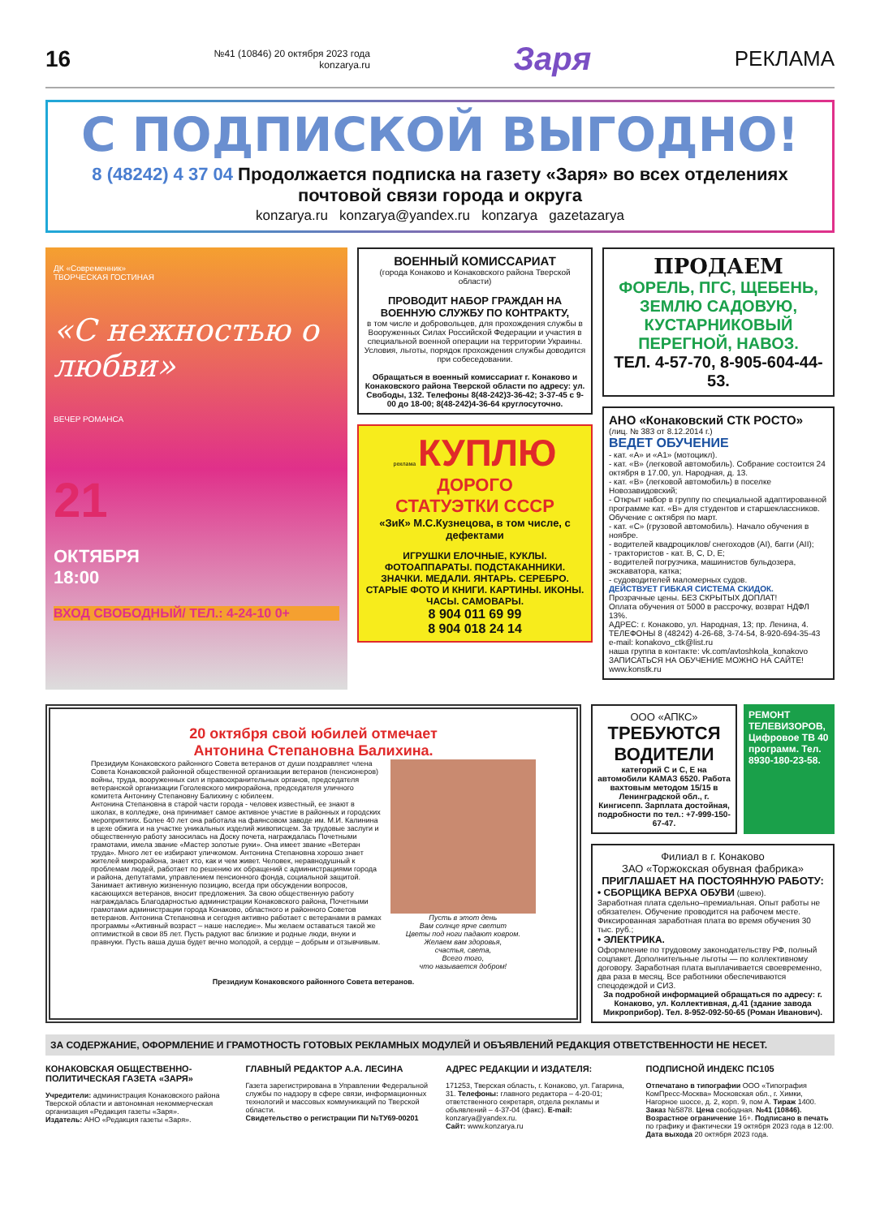16 №41 (10846) 20 октября 2023 года
konzarya.ru Заря РЕКЛАМА
С ПОДПИСКОЙ ВЫГОДНО!
8 (48242) 4 37 04 Продолжается подписка на газету «Заря» во всех отделениях почтовой связи города и округа
konzarya.ru konzarya@yandex.ru konzarya gazetazarya
ДК «Современник»
ТВОРЧЕСКАЯ ГОСТИНАЯ
«С нежностью о любви»
ВЕЧЕР РОМАНСА
21
ОКТЯБРЯ
18:00
ВХОД СВОБОДНЫЙ/ ТЕЛ.: 4-24-10 0+
ВОЕННЫЙ КОМИССАРИАТ
(города Конаково и Конаковского района Тверской области)
ПРОВОДИТ НАБОР ГРАЖДАН НА ВОЕННУЮ СЛУЖБУ ПО КОНТРАКТУ,
в том числе и добровольцев, для прохождения службы в Вооруженных Силах Российской Федерации и участия в специальной военной операции на территории Украины. Условия, льготы, порядок прохождения службы доводится при собеседовании.
Обращаться в военный комиссариат г. Конаково и Конаковского района Тверской области по адресу: ул. Свободы, 132. Телефоны 8(48-242)3-36-42; 3-37-45 с 9-00 до 18-00; 8(48-242)4-36-64 круглосуточно.
реклама КУПЛЮ
ДОРОГО
СТАТУЭТКИ СССР
«ЗиК» М.С.Кузнецова, в том числе, с дефектами
ИГРУШКИ ЕЛОЧНЫЕ, КУКЛЫ. ФОТОАППАРАТЫ. ПОДСТАКАННИКИ. ЗНАЧКИ. МЕДАЛИ. ЯНТАРЬ. СЕРЕБРО. СТАРЫЕ ФОТО И КНИГИ. КАРТИНЫ. ИКОНЫ. ЧАСЫ. САМОВАРЫ.
8 904 011 69 99
8 904 018 24 14
ПРОДАЕМ
ФОРЕЛЬ, ПГС, ЩЕБЕНЬ, ЗЕМЛЮ САДОВУЮ, КУСТАРНИКОВЫЙ ПЕРЕГНОЙ, НАВОЗ.
ТЕЛ. 4-57-70, 8-905-604-44-53.
АНО «Конаковский СТК РОСТО»
(лиц. № 383 от 8.12.2014 г.)
ВЕДЕТ ОБУЧЕНИЕ
- кат. «А» и «А1» (мотоцикл).
- кат. «В» (легковой автомобиль). Собрание состоится 24 октября в 17.00, ул. Народная, д. 13.
- кат. «В» (легковой автомобиль) в поселке Новозавидовский;
- Открыт набор в группу по специальной адаптированной программе кат. «В» для студентов и старшеклассников. Обучение с октября по март.
- кат. «С» (грузовой автомобиль). Начало обучения в ноябре.
- водителей квадроциклов/ снегоходов (AI), багги (AII);
- трактористов - кат. B, C, D, E;
- водителей погрузчика, машинистов бульдозера, экскаватора, катка;
- судоводителей маломерных судов.
ДЕЙСТВУЕТ ГИБКАЯ СИСТЕМА СКИДОК.
Прозрачные цены. БЕЗ СКРЫТЫХ ДОПЛАТ!
Оплата обучения от 5000 в рассрочку, возврат НДФЛ 13%.
АДРЕС: г. Конаково, ул. Народная, 13; пр. Ленина, 4.
ТЕЛЕФОНЫ 8 (48242) 4-26-68, 3-74-54, 8-920-694-35-43
e-mail: konakovo_ctk@list.ru
наша группа в контакте: vk.com/avtoshkola_konakovo
ЗАПИСАТЬСЯ НА ОБУЧЕНИЕ МОЖНО НА САЙТЕ! www.konstk.ru
20 октября свой юбилей отмечает
Антонина Степановна Балихина.
Президиум Конаковского районного Совета ветеранов от души поздравляет члена Совета Конаковской районной общественной организации ветеранов (пенсионеров) войны, труда, вооруженных сил и правоохранительных органов, председателя ветеранской организации Гоголевского микрорайона, председателя уличного комитета Антонину Степановну Балихину с юбилеем.
Антонина Степановна в старой части города - человек известный, ее знают в школах, в колледже, она принимает самое активное участие в районных и городских мероприятиях. Более 40 лет она работала на фаянсовом заводе им. М.И. Калинина в цехе обжига и на участке уникальных изделий живописцем. За трудовые заслуги и общественную работу заносилась на Доску почета, награждалась Почетными грамотами, имела звание «Мастер золотые руки». Она имеет звание «Ветеран труда». Много лет ее избирают уличкомом. Антонина Степановна хорошо знает жителей микрорайона, знает кто, как и чем живет. Человек, неравнодушный к проблемам людей, работает по решению их обращений с администрациями города и района, депутатами, управлением пенсионного фонда, социальной защитой. Занимает активную жизненную позицию, всегда при обсуждении вопросов, касающихся ветеранов, вносит предложения. За свою общественную работу награждалась Благодарностью администрации Конаковского района, Почетными грамотами администрации города Конаково, областного и районного Советов ветеранов. Антонина Степановна и сегодня активно работает с ветеранами в рамках программы «Активный возраст – наше наследие». Мы желаем оставаться такой же оптимисткой в свои 85 лет. Пусть радуют вас близкие и родные люди, внуки и правнуки. Пусть ваша душа будет вечно молодой, а сердце – добрым и отзывчивым.
Пусть в этот день
Вам солнце ярче светит
Цветы под ноги падают ковром.
Желаем вам здоровья,
счастья, света,
Всего того,
что называется добром!
Президиум Конаковского районного Совета ветеранов.
ООО «АПКС»
ТРЕБУЮТСЯ ВОДИТЕЛИ
категорий С и С, Е на автомобили КАМАЗ 6520. Работа вахтовым методом 15/15 в Ленинградской обл., г. Кингисепп. Зарплата достойная, подробности по тел.: +7-999-150-67-47.
РЕМОНТ ТЕЛЕВИЗОРОВ, Цифровое ТВ 40 программ. Тел. 8930-180-23-58.
Филиал в г. Конаково
ЗАО «Торжокская обувная фабрика»
ПРИГЛАШАЕТ НА ПОСТОЯННУЮ РАБОТУ:
• СБОРЩИКА ВЕРХА ОБУВИ (швею).
Заработная плата сдельно–премиальная. Опыт работы не обязателен. Обучение проводится на рабочем месте. Фиксированная заработная плата во время обучения 30 тыс. руб.;
• ЭЛЕКТРИКА.
Оформление по трудовому законодательству РФ, полный соцпакет. Дополнительные льготы — по коллективному договору. Заработная плата выплачивается своевременно, два раза в месяц. Все работники обеспечиваются спецодеждой и СИЗ.
За подробной информацией обращаться по адресу: г. Конаково, ул. Коллективная, д.41 (здание завода Микроприбор). Тел. 8-952-092-50-65 (Роман Иванович).
ЗА СОДЕРЖАНИЕ, ОФОРМЛЕНИЕ И ГРАМОТНОСТЬ ГОТОВЫХ РЕКЛАМНЫХ МОДУЛЕЙ И ОБЪЯВЛЕНИЙ РЕДАКЦИЯ ОТВЕТСТВЕННОСТИ НЕ НЕСЕТ.
КОНАКОВСКАЯ ОБЩЕСТВЕННО-ПОЛИТИЧЕСКАЯ ГАЗЕТА «ЗАРЯ»
Учредители: администрация Конаковского района Тверской области и автономная некоммерческая организация «Редакция газеты «Заря».
Издатель: АНО «Редакция газеты «Заря».
ГЛАВНЫЙ РЕДАКТОР А.А. ЛЕСИНА
Газета зарегистрирована в Управлении Федеральной службы по надзору в сфере связи, информационных технологий и массовых коммуникаций по Тверской области.
Свидетельство о регистрации ПИ №ТУ69-00201
АДРЕС РЕДАКЦИИ И ИЗДАТЕЛЯ:
171253, Тверская область, г. Конаково, ул. Гагарина, 31. Телефоны: главного редактора – 4-20-01; ответственного секретаря, отдела рекламы и объявлений – 4-37-04 (факс). E-mail: konzarya@yandex.ru.
Сайт: www.konzarya.ru
ПОДПИСНОЙ ИНДЕКС ПС105
Отпечатано в типографии ООО «Типография КомПресс-Москва» Московская обл., г. Химки, Нагорное шоссе, д. 2, корп. 9, пом А. Тираж 1400. Заказ №5878. Цена свободная. №41 (10846). Возрастное ограничение 16+. Подписано в печать по графику и фактически 19 октября 2023 года в 12:00. Дата выхода 20 октября 2023 года.